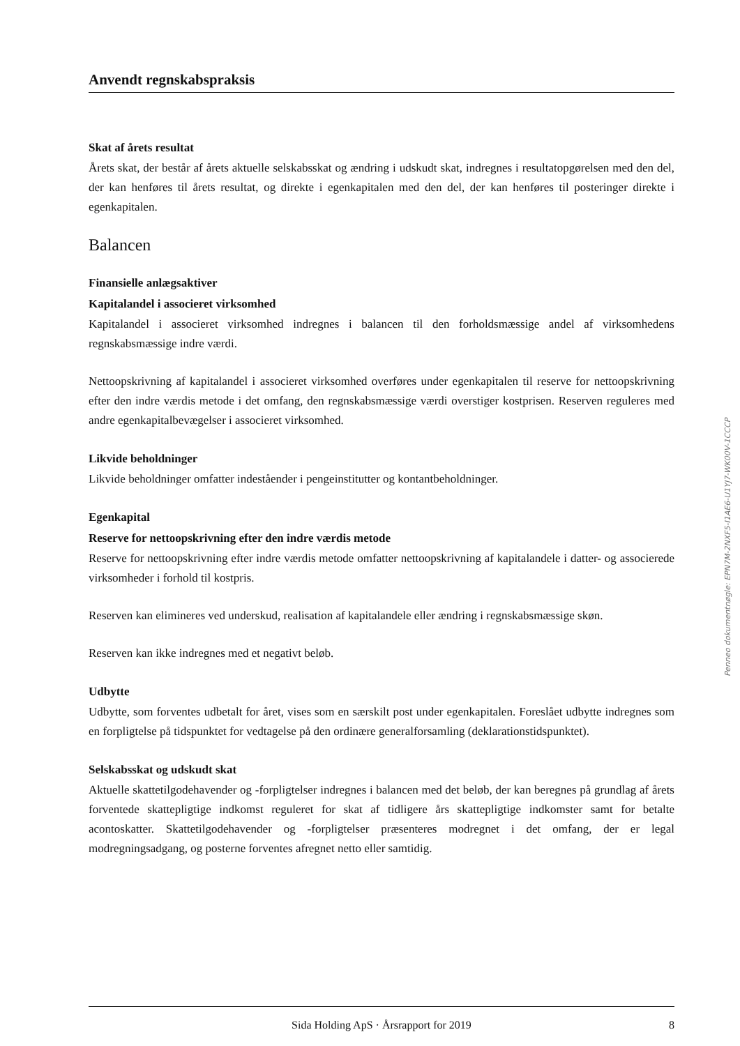Anvendt regnskabspraksis
Skat af årets resultat
Årets skat, der består af årets aktuelle selskabsskat og ændring i udskudt skat, indregnes i resultatopgørelsen med den del, der kan henføres til årets resultat, og direkte i egenkapitalen med den del, der kan henføres til posteringer direkte i egenkapitalen.
Balancen
Finansielle anlægsaktiver
Kapitalandel i associeret virksomhed
Kapitalandel i associeret virksomhed indregnes i balancen til den forholdsmæssige andel af virksomhedens regnskabsmæssige indre værdi.
Nettoopskrivning af kapitalandel i associeret virksomhed overføres under egenkapitalen til reserve for nettoopskrivning efter den indre værdis metode i det omfang, den regnskabsmæssige værdi overstiger kostprisen. Reserven reguleres med andre egenkapitalbevægelser i associeret virksomhed.
Likvide beholdninger
Likvide beholdninger omfatter indeståender i pengeinstitutter og kontantbeholdninger.
Egenkapital
Reserve for nettoopskrivning efter den indre værdis metode
Reserve for nettoopskrivning efter indre værdis metode omfatter nettoopskrivning af kapitalandele i datter- og associerede virksomheder i forhold til kostpris.
Reserven kan elimineres ved underskud, realisation af kapitalandele eller ændring i regnskabsmæssige skøn.
Reserven kan ikke indregnes med et negativt beløb.
Udbytte
Udbytte, som forventes udbetalt for året, vises som en særskilt post under egenkapitalen. Foreslået udbytte indregnes som en forpligtelse på tidspunktet for vedtagelse på den ordinære generalforsamling (deklarationstidspunktet).
Selskabsskat og udskudt skat
Aktuelle skattetilgodehavender og -forpligtelser indregnes i balancen med det beløb, der kan beregnes på grundlag af årets forventede skattepligtige indkomst reguleret for skat af tidligere års skattepligtige indkomster samt for betalte acontoskatter. Skattetilgodehavender og -forpligtelser præsenteres modregnet i det omfang, der er legal modregningsadgang, og posterne forventes afregnet netto eller samtidig.
Penneo dokumentnøgle: EPN7M-2NXF5-I1AE6-U1YJ7-WK00V-1CCCP
Sida Holding ApS · Årsrapport for 2019 8